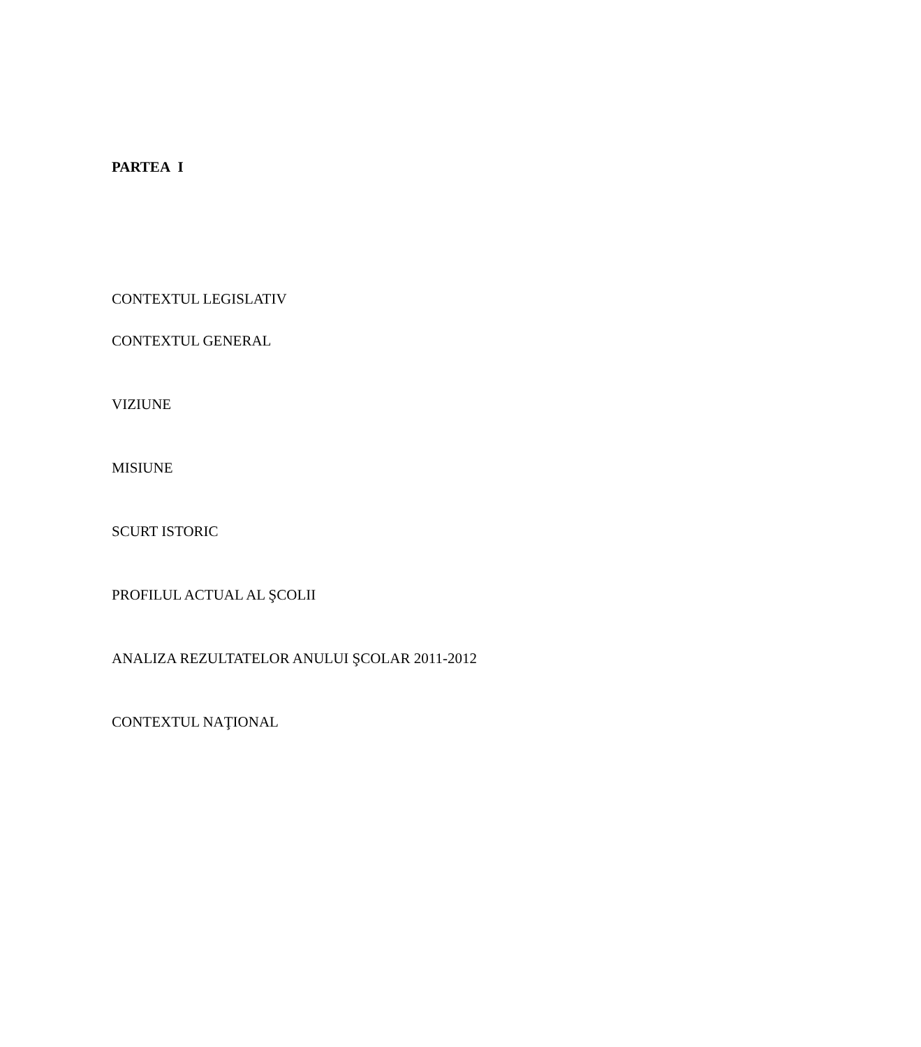PARTEA I
CONTEXTUL LEGISLATIV
CONTEXTUL GENERAL
VIZIUNE
MISIUNE
SCURT ISTORIC
PROFILUL ACTUAL AL ŞCOLII
ANALIZA REZULTATELOR ANULUI ŞCOLAR 2011-2012
CONTEXTUL NAŢIONAL